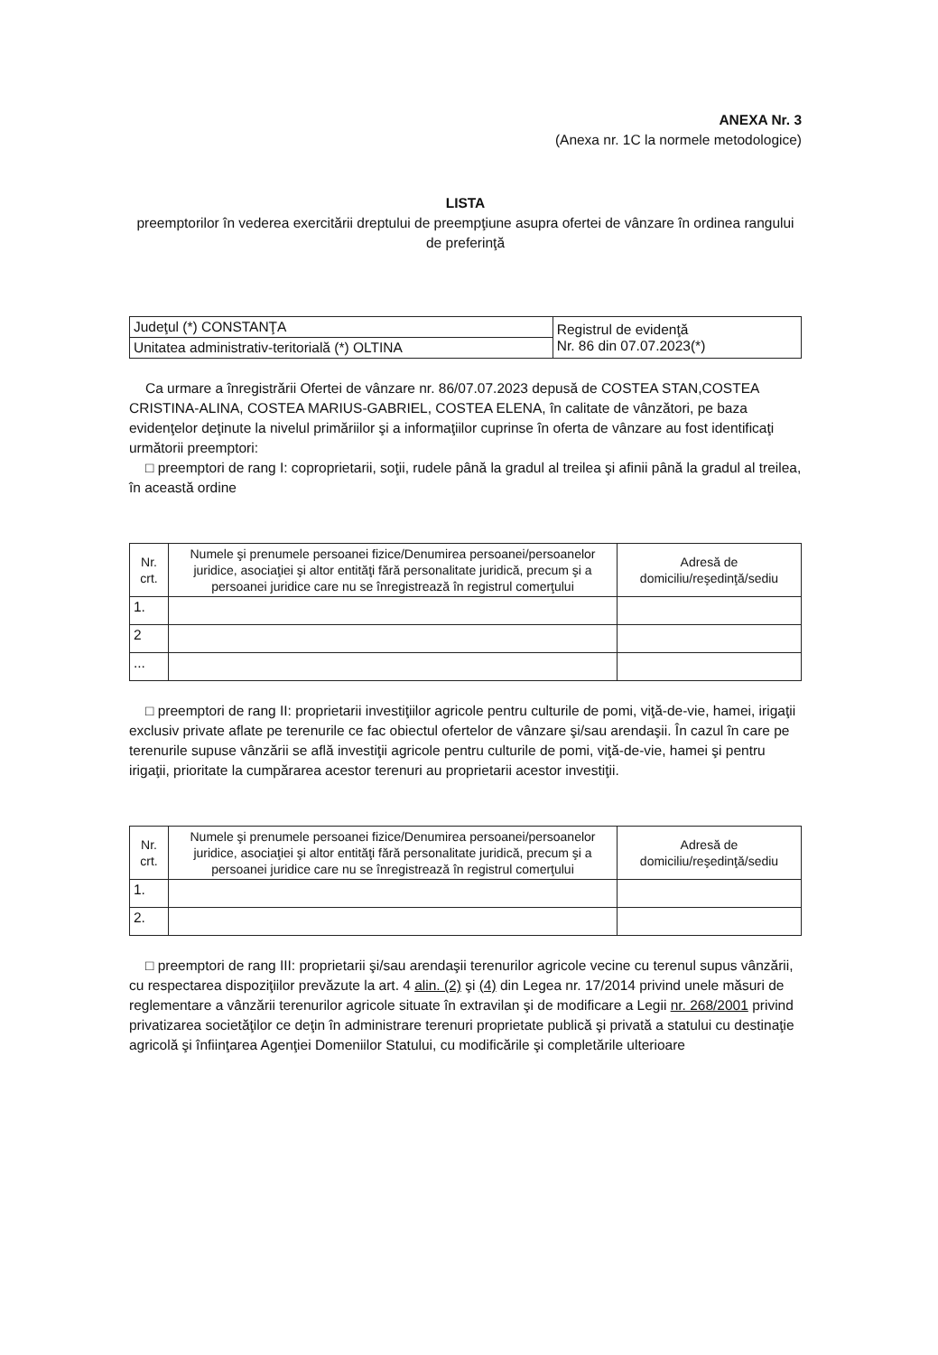ANEXA Nr. 3
(Anexa nr. 1C la normele metodologice)
LISTA
preemptorilor în vederea exercitării dreptului de preempţiune asupra ofertei de vânzare în ordinea rangului de preferinţă
| Judeţul (*) CONSTANŢA | Registrul de evidenţă Nr. 86 din 07.07.2023(*) |
| Unitatea administrativ-teritorială (*) OLTINA | |
Ca urmare a înregistrării Ofertei de vânzare nr. 86/07.07.2023 depusă de COSTEA STAN,COSTEA CRISTINA-ALINA, COSTEA MARIUS-GABRIEL, COSTEA ELENA, în calitate de vânzători, pe baza evidenţelor deţinute la nivelul primăriilor şi a informaţiilor cuprinse în oferta de vânzare au fost identificaţi următorii preemptori:
□ preemptori de rang I: coproprietarii, soţii, rudele până la gradul al treilea şi afinii până la gradul al treilea, în această ordine
| Nr. crt. | Numele şi prenumele persoanei fizice/Denumirea persoanei/persoanelor juridice, asociaţiei şi altor entităţi fără personalitate juridică, precum şi a persoanei juridice care nu se înregistrează în registrul comerţului | Adresă de domiciliu/reşedinţă/sediu |
| --- | --- | --- |
| 1. | | |
| 2 | | |
| ... | | |
□ preemptori de rang II: proprietarii investiţiilor agricole pentru culturile de pomi, viţă-de-vie, hamei, irigaţii exclusiv private aflate pe terenurile ce fac obiectul ofertelor de vânzare şi/sau arendaşii. În cazul în care pe terenurile supuse vânzării se află investiţii agricole pentru culturile de pomi, viţă-de-vie, hamei şi pentru irigaţii, prioritate la cumpărarea acestor terenuri au proprietarii acestor investiţii.
| Nr. crt. | Numele şi prenumele persoanei fizice/Denumirea persoanei/persoanelor juridice, asociaţiei şi altor entităţi fără personalitate juridică, precum şi a persoanei juridice care nu se înregistrează în registrul comerţului | Adresă de domiciliu/reşedinţă/sediu |
| --- | --- | --- |
| 1. | | |
| 2. | | |
□ preemptori de rang III: proprietarii şi/sau arendaşii terenurilor agricole vecine cu terenul supus vânzării, cu respectarea dispoziţiilor prevăzute la art. 4 alin. (2) şi (4) din Legea nr. 17/2014 privind unele măsuri de reglementare a vânzării terenurilor agricole situate în extravilan şi de modificare a Legii nr. 268/2001 privind privatizarea societăţilor ce deţin în administrare terenuri proprietate publică şi privată a statului cu destinaţie agricolă şi înfiinţarea Agenţiei Domeniilor Statului, cu modificările şi completările ulterioare